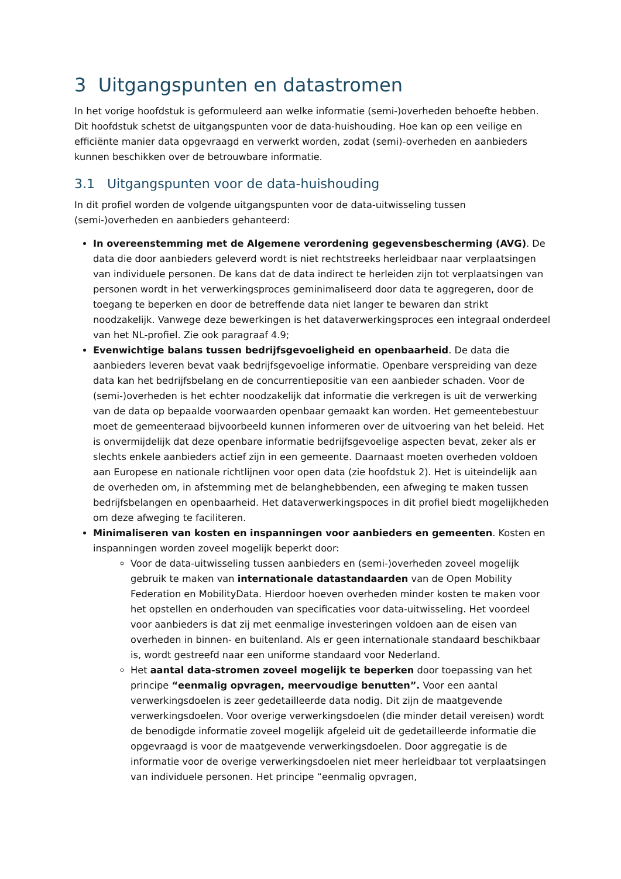3 Uitgangspunten en datastromen
In het vorige hoofdstuk is geformuleerd aan welke informatie (semi-)overheden behoefte hebben. Dit hoofdstuk schetst de uitgangspunten voor de data-huishouding. Hoe kan op een veilige en efficiënte manier data opgevraagd en verwerkt worden, zodat (semi)-overheden en aanbieders kunnen beschikken over de betrouwbare informatie.
3.1 Uitgangspunten voor de data-huishouding
In dit profiel worden de volgende uitgangspunten voor de data-uitwisseling tussen (semi-)overheden en aanbieders gehanteerd:
In overeenstemming met de Algemene verordening gegevensbescherming (AVG). De data die door aanbieders geleverd wordt is niet rechtstreeks herleidbaar naar verplaatsingen van individuele personen. De kans dat de data indirect te herleiden zijn tot verplaatsingen van personen wordt in het verwerkingsproces geminimaliseerd door data te aggregeren, door de toegang te beperken en door de betreffende data niet langer te bewaren dan strikt noodzakelijk. Vanwege deze bewerkingen is het dataverwerkingsproces een integraal onderdeel van het NL-profiel. Zie ook paragraaf 4.9;
Evenwichtige balans tussen bedrijfsgevoeligheid en openbaarheid. De data die aanbieders leveren bevat vaak bedrijfsgevoelige informatie. Openbare verspreiding van deze data kan het bedrijfsbelang en de concurrentiepositie van een aanbieder schaden. Voor de (semi-)overheden is het echter noodzakelijk dat informatie die verkregen is uit de verwerking van de data op bepaalde voorwaarden openbaar gemaakt kan worden. Het gemeentebestuur moet de gemeenteraad bijvoorbeeld kunnen informeren over de uitvoering van het beleid. Het is onvermijdelijk dat deze openbare informatie bedrijfsgevoelige aspecten bevat, zeker als er slechts enkele aanbieders actief zijn in een gemeente. Daarnaast moeten overheden voldoen aan Europese en nationale richtlijnen voor open data (zie hoofdstuk 2). Het is uiteindelijk aan de overheden om, in afstemming met de belanghebbenden, een afweging te maken tussen bedrijfsbelangen en openbaarheid. Het dataverwerkingspoces in dit profiel biedt mogelijkheden om deze afweging te faciliteren.
Minimaliseren van kosten en inspanningen voor aanbieders en gemeenten. Kosten en inspanningen worden zoveel mogelijk beperkt door:
Voor de data-uitwisseling tussen aanbieders en (semi-)overheden zoveel mogelijk gebruik te maken van internationale datastandaarden van de Open Mobility Federation en MobilityData. Hierdoor hoeven overheden minder kosten te maken voor het opstellen en onderhouden van specificaties voor data-uitwisseling. Het voordeel voor aanbieders is dat zij met eenmalige investeringen voldoen aan de eisen van overheden in binnen- en buitenland. Als er geen internationale standaard beschikbaar is, wordt gestreefd naar een uniforme standaard voor Nederland.
Het aantal data-stromen zoveel mogelijk te beperken door toepassing van het principe “eenmalig opvragen, meervoudige benutten”. Voor een aantal verwerkingsdoelen is zeer gedetailleerde data nodig. Dit zijn de maatgevende verwerkingsdoelen. Voor overige verwerkingsdoelen (die minder detail vereisen) wordt de benodigde informatie zoveel mogelijk afgeleid uit de gedetailleerde informatie die opgevraagd is voor de maatgevende verwerkingsdoelen. Door aggregatie is de informatie voor de overige verwerkingsdoelen niet meer herleidbaar tot verplaatsingen van individuele personen. Het principe “eenmalig opvragen,